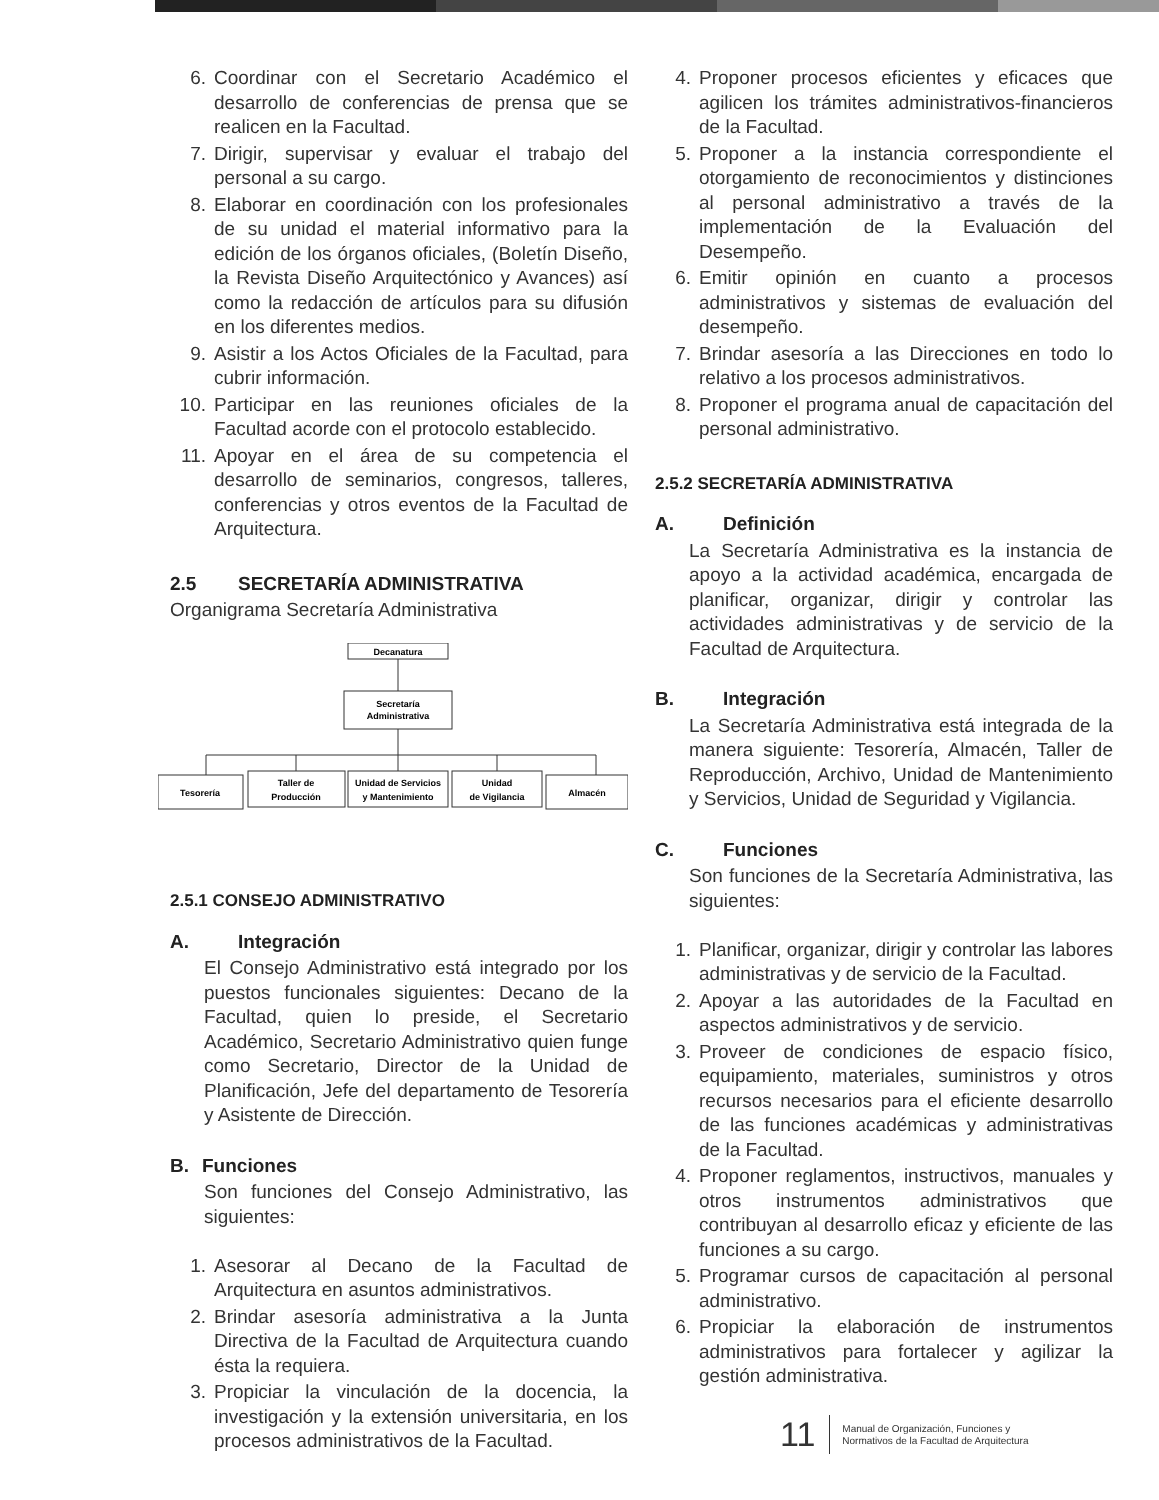6. Coordinar con el Secretario Académico el desarrollo de conferencias de prensa que se realicen en la Facultad.
7. Dirigir, supervisar y evaluar el trabajo del personal a su cargo.
8. Elaborar en coordinación con los profesionales de su unidad el material informativo para la edición de los órganos oficiales, (Boletín Diseño, la Revista Diseño Arquitectónico y Avances) así como la redacción de artículos para su difusión en los diferentes medios.
9. Asistir a los Actos Oficiales de la Facultad, para cubrir información.
10. Participar en las reuniones oficiales de la Facultad acorde con el protocolo establecido.
11. Apoyar en el área de su competencia el desarrollo de seminarios, congresos, talleres, conferencias y otros eventos de la Facultad de Arquitectura.
2.5 SECRETARÍA ADMINISTRATIVA
Organigrama Secretaría Administrativa
Decanatura
Secretaría
Administrativa
Tesorería
Taller de
Producción
Unidad de Servicios
y Mantenimiento
Unidad
de Vigilancia
Almacén
2.5.1 CONSEJO ADMINISTRATIVO
A. Integración
El Consejo Administrativo está integrado por los puestos funcionales siguientes: Decano de la Facultad, quien lo preside, el Secretario Académico, Secretario Administrativo quien funge como Secretario, Director de la Unidad de Planificación, Jefe del departamento de Tesorería y Asistente de Dirección.
B. Funciones
Son funciones del Consejo Administrativo, las siguientes:
1. Asesorar al Decano de la Facultad de Arquitectura en asuntos administrativos.
2. Brindar asesoría administrativa a la Junta Directiva de la Facultad de Arquitectura cuando ésta la requiera.
3. Propiciar la vinculación de la docencia, la investigación y la extensión universitaria, en los procesos administrativos de la Facultad.
4. Proponer procesos eficientes y eficaces que agilicen los trámites administrativos-financieros de la Facultad.
5. Proponer a la instancia correspondiente el otorgamiento de reconocimientos y distinciones al personal administrativo a través de la implementación de la Evaluación del Desempeño.
6. Emitir opinión en cuanto a procesos administrativos y sistemas de evaluación del desempeño.
7. Brindar asesoría a las Direcciones en todo lo relativo a los procesos administrativos.
8. Proponer el programa anual de capacitación del personal administrativo.
2.5.2 SECRETARÍA ADMINISTRATIVA
A. Definición
La Secretaría Administrativa es la instancia de apoyo a la actividad académica, encargada de planificar, organizar, dirigir y controlar las actividades administrativas y de servicio de la Facultad de Arquitectura.
B. Integración
La Secretaría Administrativa está integrada de la manera siguiente: Tesorería, Almacén, Taller de Reproducción, Archivo, Unidad de Mantenimiento y Servicios, Unidad de Seguridad y Vigilancia.
C. Funciones
Son funciones de la Secretaría Administrativa, las siguientes:
1. Planificar, organizar, dirigir y controlar las labores administrativas y de servicio de la Facultad.
2. Apoyar a las autoridades de la Facultad en aspectos administrativos y de servicio.
3. Proveer de condiciones de espacio físico, equipamiento, materiales, suministros y otros recursos necesarios para el eficiente desarrollo de las funciones académicas y administrativas de la Facultad.
4. Proponer reglamentos, instructivos, manuales y otros instrumentos administrativos que contribuyan al desarrollo eficaz y eficiente de las funciones a su cargo.
5. Programar cursos de capacitación al personal administrativo.
6. Propiciar la elaboración de instrumentos administrativos para fortalecer y agilizar la gestión administrativa.
11
Manual de Organización, Funciones y
Normativos de la Facultad de Arquitectura